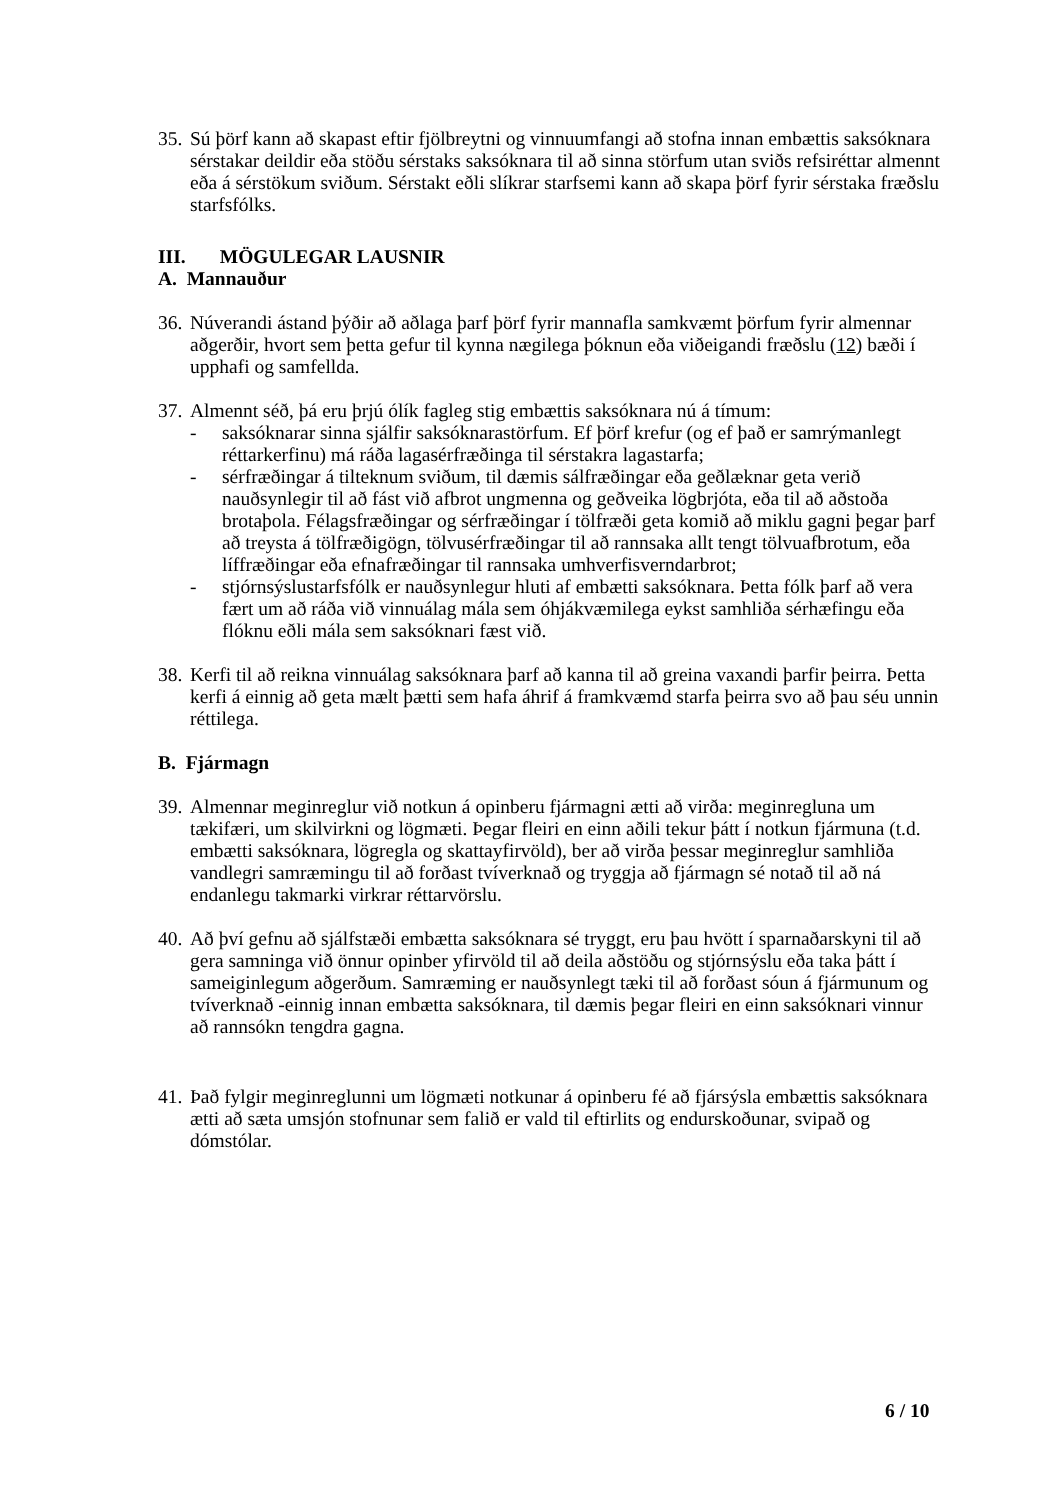35.
Sú þörf kann að skapast eftir fjölbreytni og vinnuumfangi að stofna innan embættis saksóknara sérstakar deildir eða stöðu sérstaks saksóknara til að sinna störfum utan sviðs refsiréttar almennt eða á sérstökum sviðum. Sérstakt eðli slíkrar starfsemi kann að skapa þörf fyrir sérstaka fræðslu starfsfólks.
III. MÖGULEGAR LAUSNIR
A. Mannauður
36.
Núverandi ástand þýðir að aðlaga þarf þörf fyrir mannafla samkvæmt þörfum fyrir almennar aðgerðir, hvort sem þetta gefur til kynna nægilega þóknun eða viðeigandi fræðslu (12) bæði í upphafi og samfellda.
37.
Almennt séð, þá eru þrjú ólík fagleg stig embættis saksóknara nú á tímum:
- saksóknarar sinna sjálfir saksóknarastörfum. Ef þörf krefur (og ef það er samrýmanlegt réttarkerfinu) má ráða lagasérfræðinga til sérstakra lagastarfa;
- sérfræðingar á tilteknum sviðum, til dæmis sálfræðingar eða geðlæknar geta verið nauðsynlegir til að fást við afbrot ungmenna og geðveika lögbrjóta, eða til að aðstoða brotaþola. Félagsfræðingar og sérfræðingar í tölfræði geta komið að miklu gagni þegar þarf að treysta á tölfræðigögn, tölvusérfræðingar til að rannsaka allt tengt tölvuafbrotum, eða líffræðingar eða efnafræðingar til rannsaka umhverfisverndarbrot;
- stjórnsýslustarfsfólk er nauðsynlegur hluti af embætti saksóknara. Þetta fólk þarf að vera fært um að ráða við vinnuálag mála sem óhjákvæmilega eykst samhliða sérhæfingu eða flóknu eðli mála sem saksóknari fæst við.
38.
Kerfi til að reikna vinnuálag saksóknara þarf að kanna til að greina vaxandi þarfir þeirra. Þetta kerfi á einnig að geta mælt þætti sem hafa áhrif á framkvæmd starfa þeirra svo að þau séu unnin réttilega.
B. Fjármagn
39.
Almennar meginreglur við notkun á opinberu fjármagni ætti að virða: meginregluna um tækifæri, um skilvirkni og lögmæti. Þegar fleiri en einn aðili tekur þátt í notkun fjármuna (t.d. embætti saksóknara, lögregla og skattayfirvöld), ber að virða þessar meginreglur samhliða vandlegri samræmingu til að forðast tvíverknað og tryggja að fjármagn sé notað til að ná endanlegu takmarki virkrar réttarvörslu.
40.
Að því gefnu að sjálfstæði embætta saksóknara sé tryggt, eru þau hvött í sparnaðarskyni til að gera samninga við önnur opinber yfirvöld til að deila aðstöðu og stjórnsýslu eða taka þátt í sameiginlegum aðgerðum. Samræming er nauðsynlegt tæki til að forðast sóun á fjármunum og tvíverknað -einnig innan embætta saksóknara, til dæmis þegar fleiri en einn saksóknari vinnur að rannsókn tengdra gagna.
41.
Það fylgir meginreglunni um lögmæti notkunar á opinberu fé að fjársýsla embættis saksóknara ætti að sæta umsjón stofnunar sem falið er vald til eftirlits og endurskoðunar, svipað og dómstólar.
6 / 10